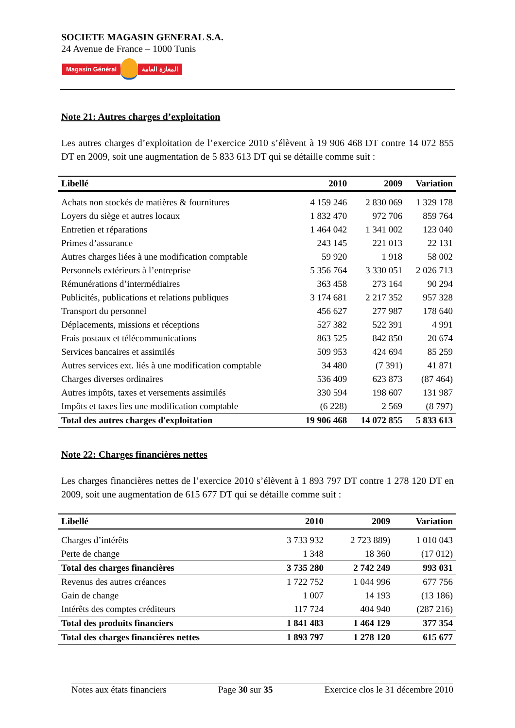SOCIETE MAGASIN GENERAL S.A.
24 Avenue de France – 1000 Tunis
Magasin Général المغازة العامة
Note 21: Autres charges d’exploitation
Les autres charges d’exploitation de l’exercice 2010 s’élèvent à 19 906 468 DT contre 14 072 855 DT en 2009, soit une augmentation de 5 833 613 DT qui se détaille comme suit :
| Libellé | 2010 | 2009 | Variation |
| --- | --- | --- | --- |
| Achats non stockés de matières & fournitures | 4 159 246 | 2 830 069 | 1 329 178 |
| Loyers du siège et autres locaux | 1 832 470 | 972 706 | 859 764 |
| Entretien et réparations | 1 464 042 | 1 341 002 | 123 040 |
| Primes d’assurance | 243 145 | 221 013 | 22 131 |
| Autres charges liées à une modification comptable | 59 920 | 1 918 | 58 002 |
| Personnels extérieurs à l’entreprise | 5 356 764 | 3 330 051 | 2 026 713 |
| Rémunérations d’intermédiaires | 363 458 | 273 164 | 90 294 |
| Publicités, publications et relations publiques | 3 174 681 | 2 217 352 | 957 328 |
| Transport du personnel | 456 627 | 277 987 | 178 640 |
| Déplacements, missions et réceptions | 527 382 | 522 391 | 4 991 |
| Frais postaux et télécommunications | 863 525 | 842 850 | 20 674 |
| Services bancaires et assimilés | 509 953 | 424 694 | 85 259 |
| Autres services ext. liés à une modification comptable | 34 480 | (7 391) | 41 871 |
| Charges diverses ordinaires | 536 409 | 623 873 | (87 464) |
| Autres impôts, taxes et versements assimilés | 330 594 | 198 607 | 131 987 |
| Impôts et taxes lies une modification comptable | (6 228) | 2 569 | (8 797) |
| Total des autres charges d'exploitation | 19 906 468 | 14 072 855 | 5 833 613 |
Note 22: Charges financières nettes
Les charges financières nettes de l’exercice 2010 s’élèvent à 1 893 797 DT contre 1 278 120 DT en 2009, soit une augmentation de 615 677 DT qui se détaille comme suit :
| Libellé | 2010 | 2009 | Variation |
| --- | --- | --- | --- |
| Charges d’intérêts | 3 733 932 | 2 723 889) | 1 010 043 |
| Perte de change | 1 348 | 18 360 | (17 012) |
| Total des charges financières | 3 735 280 | 2 742 249 | 993 031 |
| Revenus des autres créances | 1 722 752 | 1 044 996 | 677 756 |
| Gain de change | 1 007 | 14 193 | (13 186) |
| Intérêts des comptes créditeurs | 117 724 | 404 940 | (287 216) |
| Total des produits financiers | 1 841 483 | 1 464 129 | 377 354 |
| Total des charges financières nettes | 1 893 797 | 1 278 120 | 615 677 |
Notes aux états financiers Page 30 sur 35 Exercice clos le 31 décembre 2010